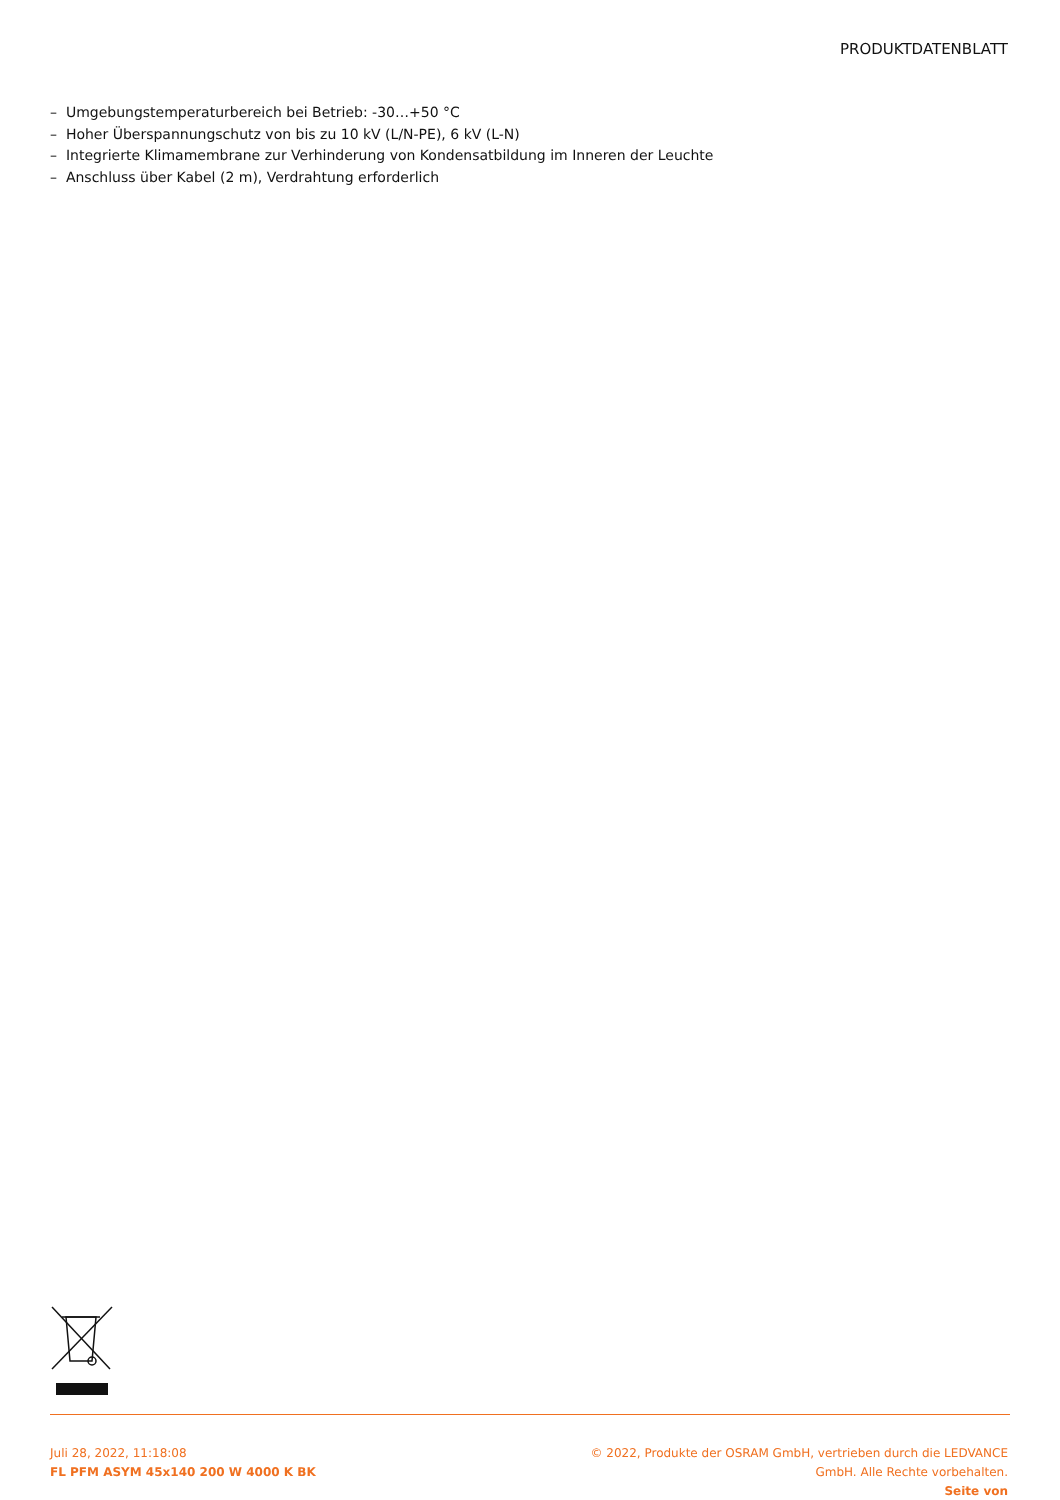PRODUKTDATENBLATT
– Umgebungstemperaturbereich bei Betrieb: -30…+50 °C
– Hoher Überspannungschutz von bis zu 10 kV (L/N-PE), 6 kV (L-N)
– Integrierte Klimamembrane zur Verhinderung von Kondensatbildung im Inneren der Leuchte
– Anschluss über Kabel (2 m), Verdrahtung erforderlich
Juli 28, 2022, 11:18:08
FL PFM ASYM 45x140 200 W 4000 K BK
© 2022, Produkte der OSRAM GmbH, vertrieben durch die LEDVANCE GmbH. Alle Rechte vorbehalten.
Seite von